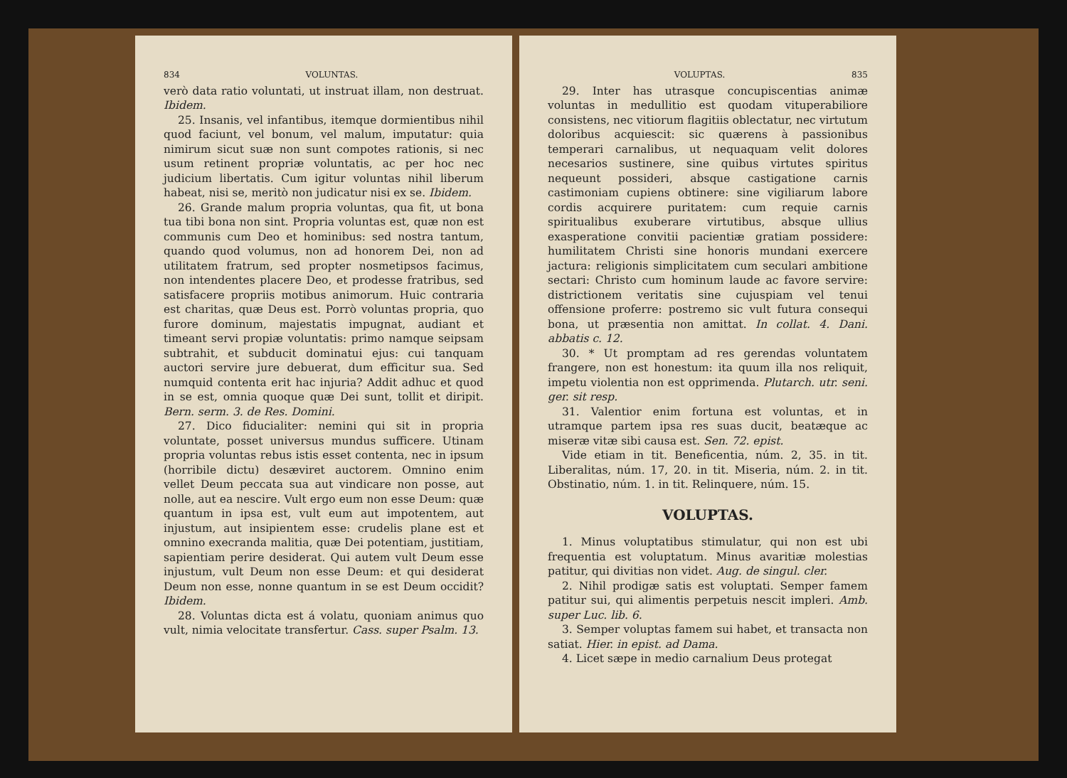834 VOLUNTAS.
verò data ratio voluntati, ut instruat illam, non destruat. Ibidem.
25. Insanis, vel infantibus, itemque dormientibus nihil quod faciunt, vel bonum, vel malum, imputatur: quia nimirum sicut suæ non sunt compotes rationis, si nec usum retinent propriæ voluntatis, ac per hoc nec judicium libertatis. Cum igitur voluntas nihil liberum habeat, nisi se, meritò non judicatur nisi ex se. Ibidem.
26. Grande malum propria voluntas, qua fit, ut bona tua tibi bona non sint. Propria voluntas est, quæ non est communis cum Deo et hominibus: sed nostra tantum, quando quod volumus, non ad honorem Dei, non ad utilitatem fratrum, sed propter nosmetipsos facimus, non intendentes placere Deo, et prodesse fratribus, sed satisfacere propriis motibus animorum. Huic contraria est charitas, quæ Deus est. Porrò voluntas propria, quo furore dominum, majestatis impugnat, audiant et timeant servi propiæ voluntatis: primo namque seipsam subtrahit, et subducit dominatui ejus: cui tanquam auctori servire jure debuerat, dum efficitur sua. Sed numquid contenta erit hac injuria? Addit adhuc et quod in se est, omnia quoque quæ Dei sunt, tollit et diripit. Bern. serm. 3. de Res. Domini.
27. Dico fiducialiter: nemini qui sit in propria voluntate, posset universus mundus sufficere. Utinam propria voluntas rebus istis esset contenta, nec in ipsum (horribile dictu) desæviret auctorem. Omnino enim vellet Deum peccata sua aut vindicare non posse, aut nolle, aut ea nescire. Vult ergo eum non esse Deum: quæ quantum in ipsa est, vult eum aut impotentem, aut injustum, aut insipientem esse: crudelis plane est et omnino execranda malitia, quæ Dei potentiam, justitiam, sapientiam perire desiderat. Qui autem vult Deum esse injustum, vult Deum non esse Deum: et qui desiderat Deum non esse, nonne quantum in se est Deum occidit? Ibidem.
28. Voluntas dicta est á volatu, quoniam animus quo vult, nimia velocitate transfertur. Cass. super Psalm. 13.
VOLUPTAS. 835
29. Inter has utrasque concupiscentias animæ voluntas in medullitio est quodam vituperabiliore consistens, nec vitiorum flagitiis oblectatur, nec virtutum doloribus acquiescit: sic quærens à passionibus temperari carnalibus, ut nequaquam velit dolores necesarios sustinere, sine quibus virtutes spiritus nequeunt possideri, absque castigatione carnis castimoniam cupiens obtinere: sine vigiliarum labore cordis acquirere puritatem: cum requie carnis spiritualibus exuberare virtutibus, absque ullius exasperatione convitii pacientiæ gratiam possidere: humilitatem Christi sine honoris mundani exercere jactura: religionis simplicitatem cum seculari ambitione sectari: Christo cum hominum laude ac favore servire: districtionem veritatis sine cujuspiam vel tenui offensione proferre: postremo sic vult futura consequi bona, ut præsentia non amittat. In collat. 4. Dani. abbatis c. 12.
30. * Ut promptam ad res gerendas voluntatem frangere, non est honestum: ita quum illa nos reliquit, impetu violentia non est opprimenda. Plutarch. utr. seni. ger. sit resp.
31. Valentior enim fortuna est voluntas, et in utramque partem ipsa res suas ducit, beatæque ac miseræ vitæ sibi causa est. Sen. 72. epist.
Vide etiam in tit. Beneficentia, núm. 2, 35. in tit. Liberalitas, núm. 17, 20. in tit. Miseria, núm. 2. in tit. Obstinatio, núm. 1. in tit. Relinquere, núm. 15.
VOLUPTAS.
1. Minus voluptatibus stimulatur, qui non est ubi frequentia est voluptatum. Minus avaritiæ molestias patitur, qui divitias non videt. Aug. de singul. cler.
2. Nihil prodigæ satis est voluptati. Semper famem patitur sui, qui alimentis perpetuis nescit impleri. Amb. super Luc. lib. 6.
3. Semper voluptas famem sui habet, et transacta non satiat. Hier. in epist. ad Dama.
4. Licet sæpe in medio carnalium Deus protegat